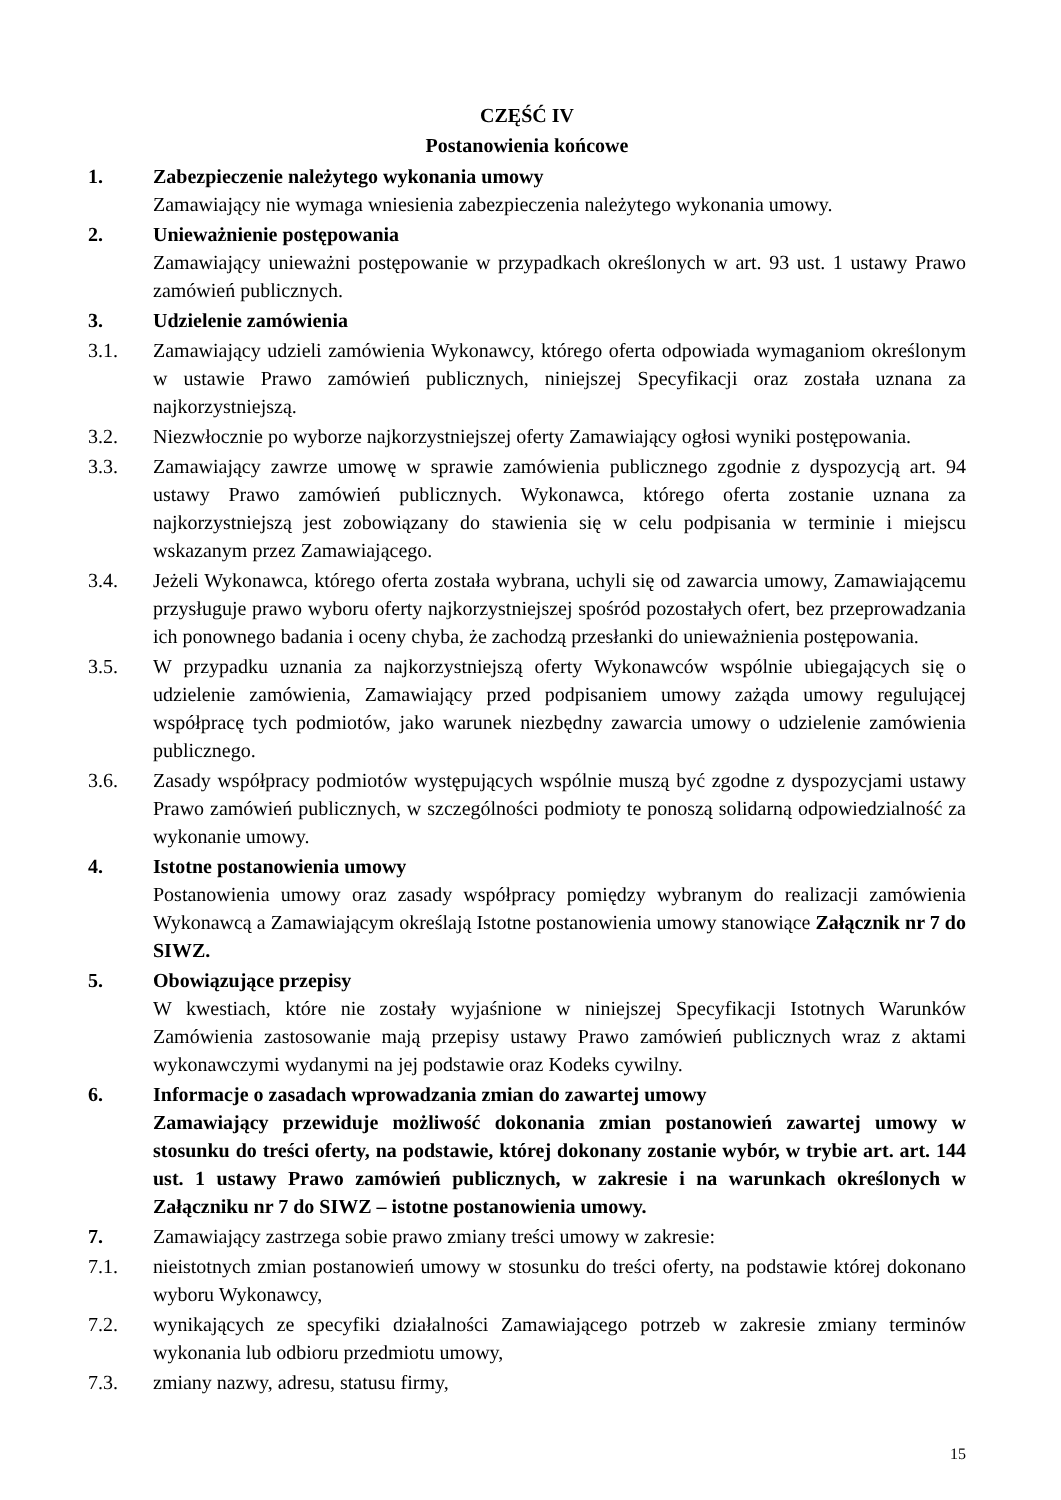CZĘŚĆ IV
Postanowienia końcowe
1. Zabezpieczenie należytego wykonania umowy
Zamawiający nie wymaga wniesienia zabezpieczenia należytego wykonania umowy.
2. Unieważnienie postępowania
Zamawiający unieważni postępowanie w przypadkach określonych w art. 93 ust. 1 ustawy Prawo zamówień publicznych.
3. Udzielenie zamówienia
3.1. Zamawiający udzieli zamówienia Wykonawcy, którego oferta odpowiada wymaganiom określonym w ustawie Prawo zamówień publicznych, niniejszej Specyfikacji oraz została uznana za najkorzystniejszą.
3.2. Niezwłocznie po wyborze najkorzystniejszej oferty Zamawiający ogłosi wyniki postępowania.
3.3. Zamawiający zawrze umowę w sprawie zamówienia publicznego zgodnie z dyspozycją art. 94 ustawy Prawo zamówień publicznych. Wykonawca, którego oferta zostanie uznana za najkorzystniejszą jest zobowiązany do stawienia się w celu podpisania w terminie i miejscu wskazanym przez Zamawiającego.
3.4. Jeżeli Wykonawca, którego oferta została wybrana, uchyli się od zawarcia umowy, Zamawiającemu przysługuje prawo wyboru oferty najkorzystniejszej spośród pozostałych ofert, bez przeprowadzania ich ponownego badania i oceny chyba, że zachodzą przesłanki do unieważnienia postępowania.
3.5. W przypadku uznania za najkorzystniejszą oferty Wykonawców wspólnie ubiegających się o udzielenie zamówienia, Zamawiający przed podpisaniem umowy zażąda umowy regulującej współpracę tych podmiotów, jako warunek niezbędny zawarcia umowy o udzielenie zamówienia publicznego.
3.6. Zasady współpracy podmiotów występujących wspólnie muszą być zgodne z dyspozycjami ustawy Prawo zamówień publicznych, w szczególności podmioty te ponoszą solidarną odpowiedzialność za wykonanie umowy.
4. Istotne postanowienia umowy
Postanowienia umowy oraz zasady współpracy pomiędzy wybranym do realizacji zamówienia Wykonawcą a Zamawiającym określają Istotne postanowienia umowy stanowiące Załącznik nr 7 do SIWZ.
5. Obowiązujące przepisy
W kwestiach, które nie zostały wyjaśnione w niniejszej Specyfikacji Istotnych Warunków Zamówienia zastosowanie mają przepisy ustawy Prawo zamówień publicznych wraz z aktami wykonawczymi wydanymi na jej podstawie oraz Kodeks cywilny.
6. Informacje o zasadach wprowadzania zmian do zawartej umowy
Zamawiający przewiduje możliwość dokonania zmian postanowień zawartej umowy w stosunku do treści oferty, na podstawie, której dokonany zostanie wybór, w trybie art. art. 144 ust. 1 ustawy Prawo zamówień publicznych, w zakresie i na warunkach określonych w Załączniku nr 7 do SIWZ – istotne postanowienia umowy.
7. Zamawiający zastrzega sobie prawo zmiany treści umowy w zakresie:
7.1. nieistotnych zmian postanowień umowy w stosunku do treści oferty, na podstawie której dokonano wyboru Wykonawcy,
7.2. wynikających ze specyfiki działalności Zamawiającego potrzeb w zakresie zmiany terminów wykonania lub odbioru przedmiotu umowy,
7.3. zmiany nazwy, adresu, statusu firmy,
15